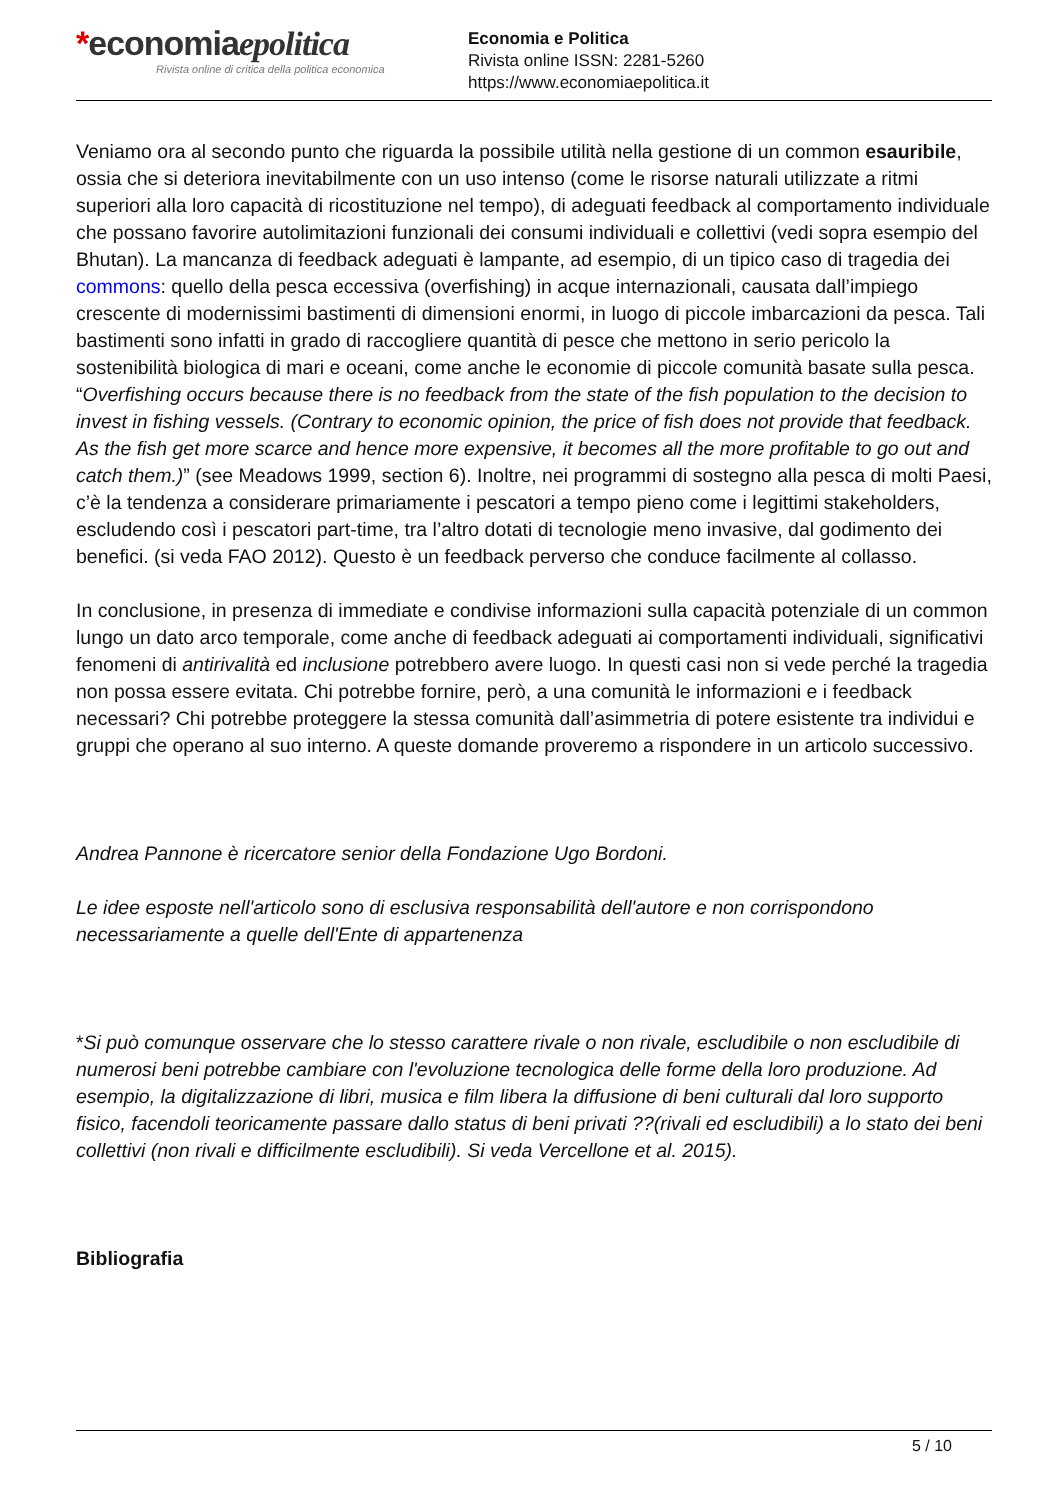*economiaepolitica
Rivista online di critica della politica economica
Economia e Politica
Rivista online ISSN: 2281-5260
https://www.economiaepolitica.it
Veniamo ora al secondo punto che riguarda la possibile utilità nella gestione di un common esauribile, ossia che si deteriora inevitabilmente con un uso intenso (come le risorse naturali utilizzate a ritmi superiori alla loro capacità di ricostituzione nel tempo), di adeguati feedback al comportamento individuale che possano favorire autolimitazioni funzionali dei consumi individuali e collettivi (vedi sopra esempio del Bhutan). La mancanza di feedback adeguati è lampante, ad esempio, di un tipico caso di tragedia dei commons: quello della pesca eccessiva (overfishing) in acque internazionali, causata dall’impiego crescente di modernissimi bastimenti di dimensioni enormi, in luogo di piccole imbarcazioni da pesca. Tali bastimenti sono infatti in grado di raccogliere quantità di pesce che mettono in serio pericolo la sostenibilità biologica di mari e oceani, come anche le economie di piccole comunità basate sulla pesca. “Overfishing occurs because there is no feedback from the state of the fish population to the decision to invest in fishing vessels. (Contrary to economic opinion, the price of fish does not provide that feedback. As the fish get more scarce and hence more expensive, it becomes all the more profitable to go out and catch them.)” (see Meadows 1999, section 6). Inoltre, nei programmi di sostegno alla pesca di molti Paesi, c’è la tendenza a considerare primariamente i pescatori a tempo pieno come i legittimi stakeholders, escludendo così i pescatori part-time, tra l’altro dotati di tecnologie meno invasive, dal godimento dei benefici. (si veda FAO 2012). Questo è un feedback perverso che conduce facilmente al collasso.
In conclusione, in presenza di immediate e condivise informazioni sulla capacità potenziale di un common lungo un dato arco temporale, come anche di feedback adeguati ai comportamenti individuali, significativi fenomeni di antirivalità ed inclusione potrebbero avere luogo. In questi casi non si vede perché la tragedia non possa essere evitata. Chi potrebbe fornire, però, a una comunità le informazioni e i feedback necessari? Chi potrebbe proteggere la stessa comunità dall’asimmetria di potere esistente tra individui e gruppi che operano al suo interno. A queste domande proveremo a rispondere in un articolo successivo.
Andrea Pannone è ricercatore senior della Fondazione Ugo Bordoni.
Le idee esposte nell'articolo sono di esclusiva responsabilità dell'autore e non corrispondono necessariamente a quelle dell'Ente di appartenenza
*Si può comunque osservare che lo stesso carattere rivale o non rivale, escludibile o non escludibile di numerosi beni potrebbe cambiare con l'evoluzione tecnologica delle forme della loro produzione. Ad esempio, la digitalizzazione di libri, musica e film libera la diffusione di beni culturali dal loro supporto fisico, facendoli teoricamente passare dallo status di beni privati ??(rivali ed escludibili) a lo stato dei beni collettivi (non rivali e difficilmente escludibili). Si veda Vercellone et al. 2015).
Bibliografia
5 / 10